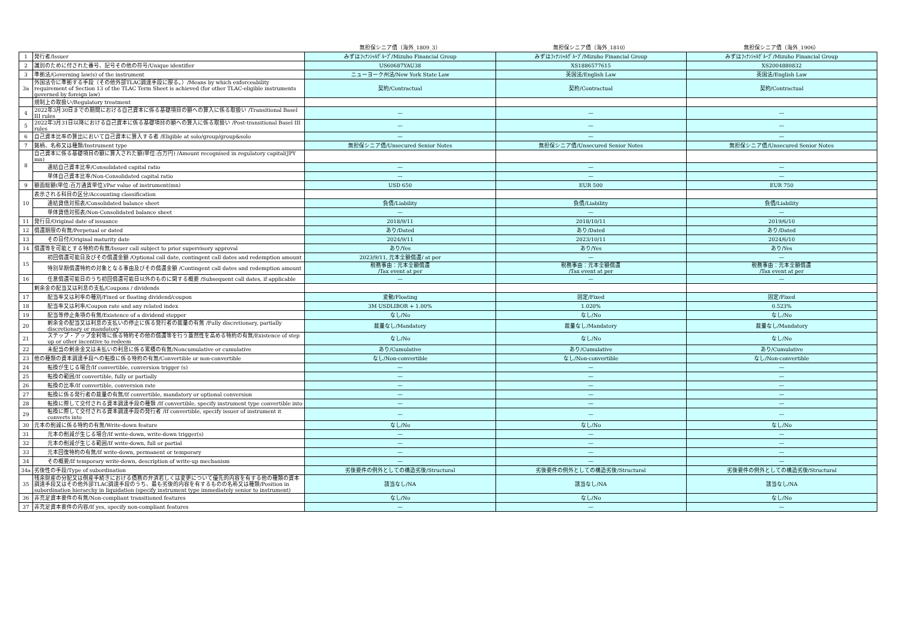| | | 無担保シニア債（海外_1809_3） | 無担保シニア債（海外_1810） | 無担保シニア債（海外_1906） |
| --- | --- | --- | --- | --- |
| 1 | 発行者/Issuer | みずほﾌｨﾅﾝｼｬﾙｸﾞﾙｰﾌﾟ/Mizuho Financial Group | みずほﾌｨﾅﾝｼｬﾙｸﾞﾙｰﾌﾟ/Mizuho Financial Group | みずほﾌｨﾅﾝｼｬﾙｸﾞﾙｰﾌﾟ/Mizuho Financial Group |
| 2 | 識別のために付された番号、記号その他の符号/Unique identifier | US60687YAU38 | XS1886577615 | XS2004880832 |
| 3 | 準拠法/Governing law(s) of the instrument | ニューヨーク州法/New York State Law | 英国法/English Law | 英国法/English Law |
| 3a | 外国法令に準拠する手段（その他外部TLAC調達手段に限る。）/Means by which enforceability requirement of Section 13 of the TLAC Term Sheet is achieved (for other TLAC-eligible instruments governed by foreign law) | 契約/Contractual | 契約/Contractual | 契約/Contractual |
| | 規制上の取扱い/Regulatory treatment | | | |
| 4 | 2022年3月30日までの期間における自己資本に係る基礎項目の額への算入に係る取扱い /Transitional Basel III rules | — | — | — |
| 5 | 2022年3月31日以降における自己資本に係る基礎項目の額への算入に係る取扱い /Post-transitional Basel III rules | — | — | — |
| 6 | 自己資本比率の算出において自己資本に算入する者 /Eligible at solo/group/group&solo | — | — | — |
| 7 | 銘柄、名称又は種類/Instrument type | 無担保シニア債/Unsecured Senior Notes | 無担保シニア債/Unsecured Senior Notes | 無担保シニア債/Unsecured Senior Notes |
| 8 | 自己資本に係る基礎項目の額に算入された額(単位:百万円) /Amount recognised in regulatory capital(JPY mn) | | | |
| | 連結自己資本比率/Consolidated capital ratio | — | — | — |
| | 単体自己資本比率/Non-Consolidated capital ratio | — | — | — |
| 9 | 額面総額(単位:百万通貨単位)/Par value of instrument(mn) | USD 650 | EUR 500 | EUR 750 |
| 10 | 表示される科目の区分/Accounting classification | | | |
| | 連結貸借対照表/Consolidated balance sheet | 負債/Liability | 負債/Liability | 負債/Liability |
| | 単体貸借対照表/Non-Consolidated balance sheet | — | — | — |
| 11 | 発行日/Original date of issuance | 2018/9/11 | 2018/10/11 | 2019/6/10 |
| 12 | 償還期限の有無/Perpetual or dated | あり/Dated | あり/Dated | あり/Dated |
| 13 | その日付/Original maturity date | 2024/9/11 | 2023/10/11 | 2024/6/10 |
| 14 | 償還等を可能とする特約の有無/Issuer call subject to prior supervisory approval | あり/Yes | あり/Yes | あり/Yes |
| 15 | 初回償還可能日及びその償還金額 /Optional call date, contingent call dates and redemption amount | 2023/9/11, 元本全額償還/ at per | — | — |
| | 特別早期償還特約の対象となる事由及びその償還金額 /Contingent call dates and redemption amount | 税務事由：元本全額償還 /Tax event at per | 税務事由：元本全額償還 /Tax event at per | 税務事由：元本全額償還 /Tax event at per |
| 16 | 任意償還可能日のうち初回償還可能日以外のものに関する概要 /Subsequent call dates, if applicable | — | — | — |
| | 剰余金の配当又は利息の支払/Coupons / dividends | | | |
| 17 | 配当率又は利率の種別/Fixed or floating dividend/coupon | 変動/Floating | 固定/Fixed | 固定/Fixed |
| 18 | 配当率又は利率/Coupon rate and any related index | 3M USDLIBOR + 1.00% | 1.020% | 0.523% |
| 19 | 配当等停止条項の有無/Existence of a dividend stopper | なし/No | なし/No | なし/No |
| 20 | 剰余金の配当又は利息の支払いの停止に係る発行者の裁量の有無 /Fully discretionary, partially discretionary or mandatory | 裁量なし/Mandatory | 裁量なし/Mandatory | 裁量なし/Mandatory |
| 21 | ステップ・アップ金利等に係る特約その他の償還等を行う蓋然性を高める特約の有無/Existence of step up or other incentive to redeem | なし/No | なし/No | なし/No |
| 22 | 未配当の剰余金又は未払いの利息に係る累積の有無/Noncumulative or cumulative | あり/Cumulative | あり/Cumulative | あり/Cumulative |
| 23 | 他の種類の資本調達手段への転換に係る特約の有無/Convertible or non-convertible | なし/Non-convertible | なし/Non-convertible | なし/Non-convertible |
| 24 | 転換が生じる場合/If convertible, conversion trigger (s) | — | — | — |
| 25 | 転換の範囲/If convertible, fully or partially | — | — | — |
| 26 | 転換の比率/If convertible, conversion rate | — | — | — |
| 27 | 転換に係る発行者の裁量の有無/If convertible, mandatory or optional conversion | — | — | — |
| 28 | 転換に際して交付される資本調達手段の種類 /If convertible, specify instrument type convertible into | — | — | — |
| 29 | 転換に際して交付される資本調達手段の発行者 /If convertible, specify issuer of instrument it converts into | — | — | — |
| 30 | 元本の削減に係る特約の有無/Write-down feature | なし/No | なし/No | なし/No |
| 31 | 元本の削減が生じる場合/If write-down, write-down trigger(s) | — | — | — |
| 32 | 元本の削減が生じる範囲/If write-down, full or partial | — | — | — |
| 33 | 元本回復特約の有無/If write-down, permanent or temporary | — | — | — |
| 34 | その概要/If temporary write-down, description of write-up mechanism | — | — | — |
| 34a | 劣後性の手段/Type of subordination | 劣後要件の例外としての構造劣後/Structural | 劣後要件の例外としての構造劣後/Structural | 劣後要件の例外としての構造劣後/Structural |
| 35 | 残余財産の分配又は倒産手続きにおける債務の弁済若しくは変更について優先的内容を有する他の種類の資本調達手段又はその他外部TLAC調達手段のうち、最も劣後的内容を有するものの名称又は種類/Position in subordination hierarchy in liquidation (specify instrument type immediately senior to instrument) | 該当なし/NA | 該当なし/NA | 該当なし/NA |
| 36 | 非充足資本要件の有無/Non-compliant transitioned features | なし/No | なし/No | なし/No |
| 37 | 非充足資本要件の内容/If yes, specify non-compliant features | — | — | — |